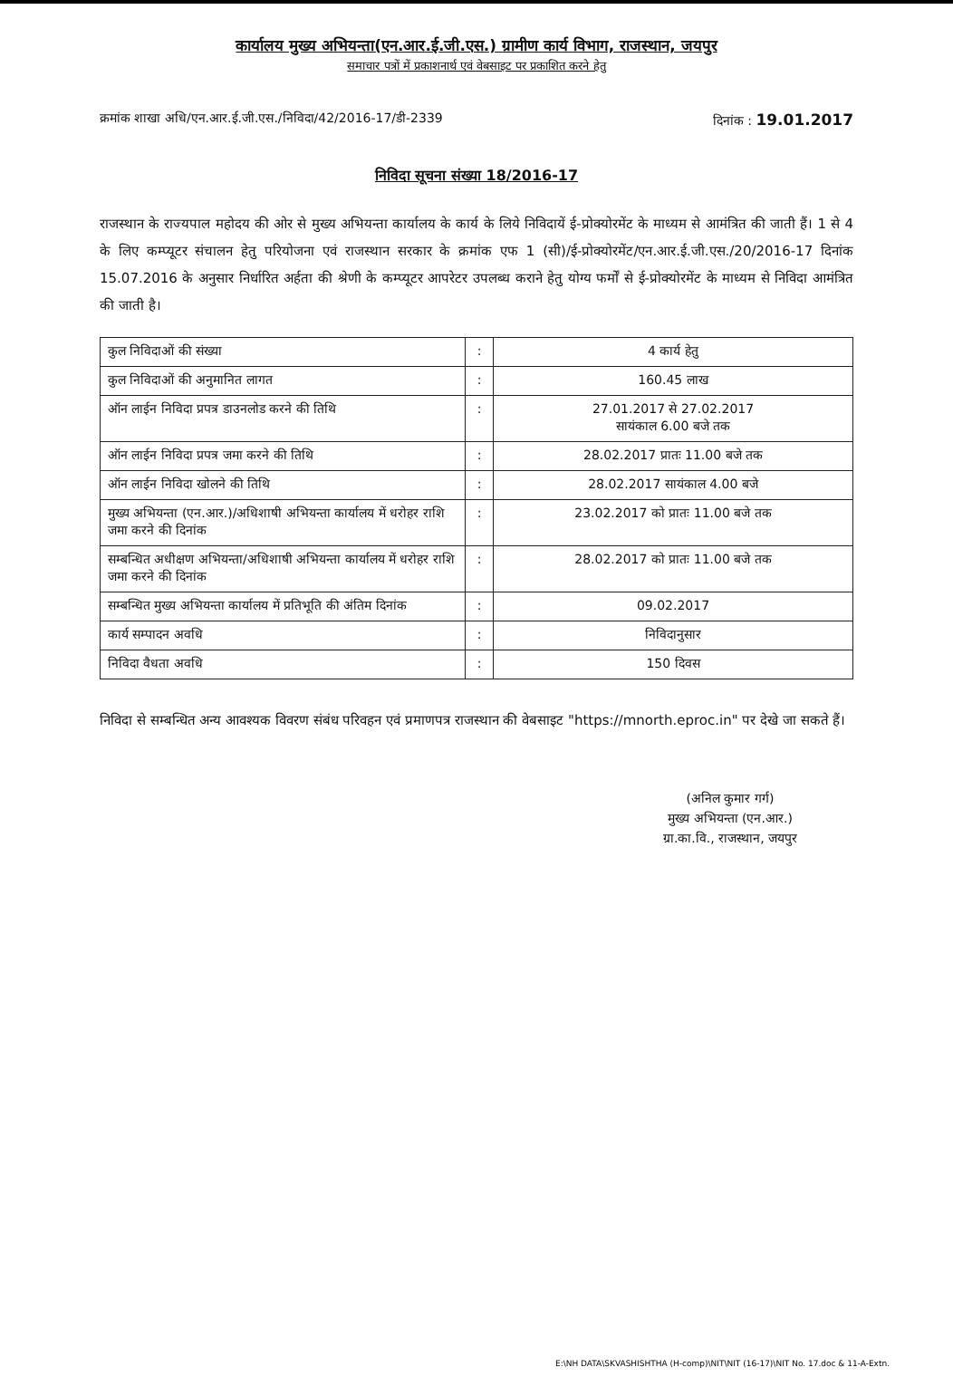कार्यालय मुख्य अभियन्ता(एन.आर.ई.जी.एस.) ग्रामीण कार्य विभाग, राजस्थान, जयपुर
समाचार पत्रों में प्रकाशनार्थ एवं वेबसाइट पर प्रकाशित करने हेतु
क्रमांक शाखा अधि/एन.आर.ई.जी.एस./निविदा/42/2016-17/डी-2339 दिनांक : 19.01.2017
निविदा सूचना संख्या 18/2016-17
राजस्थान के राज्यपाल महोदय की ओर से मुख्य अभियन्ता कार्यालय के कार्य के लिये निविदायें ई-प्रोक्योरमेंट के माध्यम से आमंत्रित की जाती हैं। 1 से 4 के लिए कम्प्यूटर संचालन हेतु परियोजना एवं राजस्थान सरकार के क्रमांक एफ 1 (सी)/ई-प्रोक्योरमेंट/एन.आर.ई.जी.एस./20/2016-17 दिनांक 15.07.2016 के अनुसार निर्धारित अर्हता की श्रेणी के कम्प्यूटर आपरेटर उपलब्ध कराने हेतु योग्य फर्मों से ई-प्रोक्योरमेंट के माध्यम से निविदा आमंत्रित की जाती है।
| कुल निविदाओं की संख्या | : | 4 कार्य हेतु |
| कुल निविदाओं की अनुमानित लागत | : | 160.45 लाख |
| ऑन लाईन निविदा प्रपत्र डाउनलोड करने की तिथि | : | 27.01.2017 से 27.02.2017 सायंकाल 6.00 बजे तक |
| ऑन लाईन निविदा प्रपत्र जमा करने की तिथि | : | 28.02.2017 प्रातः 11.00 बजे तक |
| ऑन लाईन निविदा खोलने की तिथि | : | 28.02.2017 सायंकाल 4.00 बजे |
| मुख्य अभियन्ता (एन.आर.)/अधिशाषी अभियन्ता कार्यालय में धरोहर राशि जमा करने की दिनांक | : | 23.02.2017 को प्रातः 11.00 बजे तक |
| सम्बन्धित अधीक्षण अभियन्ता/अधिशाषी अभियन्ता कार्यालय में धरोहर राशि जमा करने की दिनांक | : | 28.02.2017 को प्रातः 11.00 बजे तक |
| सम्बन्धित मुख्य अभियन्ता कार्यालय में प्रतिभूति की अंतिम दिनांक | : | 09.02.2017 |
| कार्य सम्पादन अवधि | : | निविदानुसार |
| निविदा वैधता अवधि | : | 150 दिवस |
निविदा से सम्बन्धित अन्य आवश्यक विवरण संबंध परिवहन एवं प्रमाणपत्र राजस्थान की वेबसाइट "https://mnorth.eproc.in" पर देखे जा सकते हैं।
(अनिल कुमार गर्ग)
मुख्य अभियन्ता (एन.आर.)
ग्रा.का.वि., राजस्थान, जयपुर
E:\NH DATA\SKVASHISHTHA (H-comp)\NIT\NIT (16-17)\NIT No. 17.doc & 11-A-Extn.